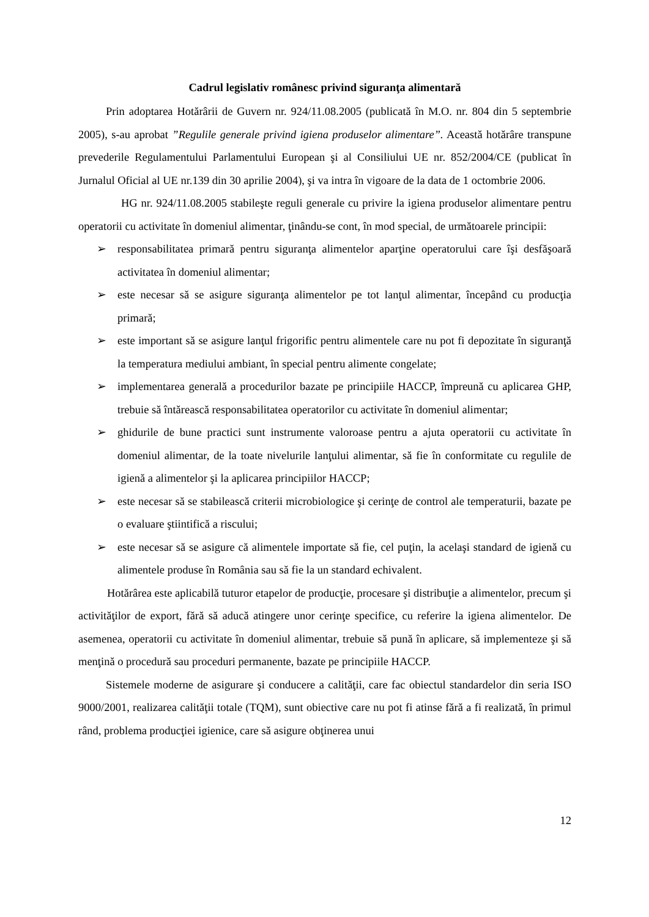Cadrul legislativ românesc privind siguranţa alimentară
Prin adoptarea Hotărârii de Guvern nr. 924/11.08.2005 (publicată în M.O. nr. 804 din 5 septembrie 2005), s-au aprobat ”Regulile generale privind igiena produselor alimentare”. Această hotărâre transpune prevederile Regulamentului Parlamentului European şi al Consiliului UE nr. 852/2004/CE (publicat în Jurnalul Oficial al UE nr.139 din 30 aprilie 2004), şi va intra în vigoare de la data de 1 octombrie 2006.
HG nr. 924/11.08.2005 stabileşte reguli generale cu privire la igiena produselor alimentare pentru operatorii cu activitate în domeniul alimentar, ţinându-se cont, în mod special, de următoarele principii:
➢ responsabilitatea primară pentru siguranţa alimentelor aparţine operatorului care îşi desfăşoară activitatea în domeniul alimentar;
➢ este necesar să se asigure siguranţa alimentelor pe tot lanţul alimentar, începând cu producţia primară;
➢ este important să se asigure lanţul frigorific pentru alimentele care nu pot fi depozitate în siguranţă la temperatura mediului ambiant, în special pentru alimente congelate;
➢ implementarea generală a procedurilor bazate pe principiile HACCP, împreună cu aplicarea GHP, trebuie să întărească responsabilitatea operatorilor cu activitate în domeniul alimentar;
➢ ghidurile de bune practici sunt instrumente valoroase pentru a ajuta operatorii cu activitate în domeniul alimentar, de la toate nivelurile lanţului alimentar, să fie în conformitate cu regulile de igienă a alimentelor şi la aplicarea principiilor HACCP;
➢ este necesar să se stabilească criterii microbiologice şi cerinţe de control ale temperaturii, bazate pe o evaluare ştiintifică a riscului;
➢ este necesar să se asigure că alimentele importate să fie, cel puţin, la acelaşi standard de igienă cu alimentele produse în România sau să fie la un standard echivalent.
Hotărârea este aplicabilă tuturor etapelor de producţie, procesare şi distribuţie a alimentelor, precum şi activităţilor de export, fără să aducă atingere unor cerinţe specifice, cu referire la igiena alimentelor. De asemenea, operatorii cu activitate în domeniul alimentar, trebuie să pună în aplicare, să implementeze şi să menţină o procedură sau proceduri permanente, bazate pe principiile HACCP.
Sistemele moderne de asigurare şi conducere a calităţii, care fac obiectul standardelor din seria ISO 9000/2001, realizarea calităţii totale (TQM), sunt obiective care nu pot fi atinse fără a fi realizată, în primul rând, problema producţiei igienice, care să asigure obţinerea unui
12